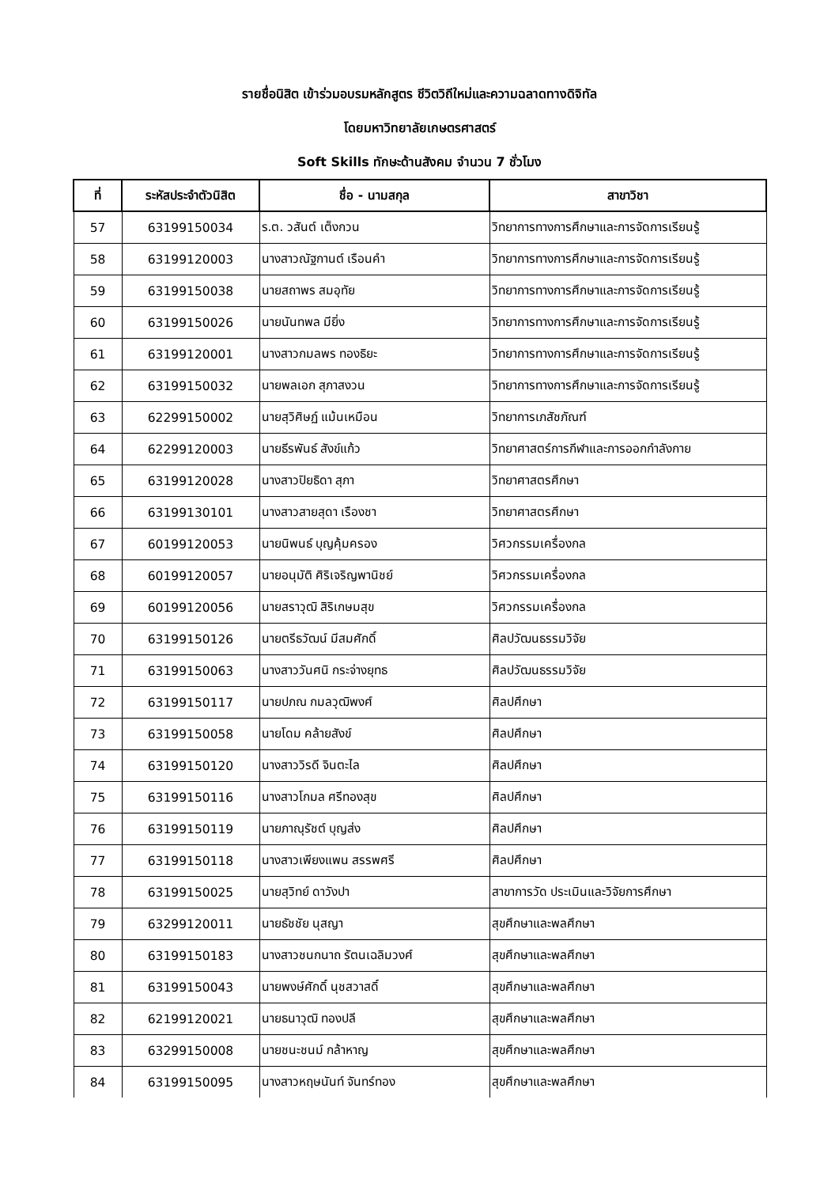รายชื่อนิสิต เข้าร่วมอบรมหลักสูตร ชีวิตวิถีใหม่และความฉลาดทางดิจิทัล
โดยมหาวิทยาลัยเกษตรศาสตร์
Soft Skills ทักษะด้านสังคม จำนวน 7 ชั่วโมง
| ที่ | ระหัสประจำตัวนิสิต | ชื่อ - นามสกุล | สาขาวิชา |
| --- | --- | --- | --- |
| 57 | 63199150034 | ร.ต. วสันต์ เต็งกวน | วิทยาการทางการศึกษาและการจัดการเรียนรู้ |
| 58 | 63199120003 | นางสาวณัฐกานต์ เรือนคำ | วิทยาการทางการศึกษาและการจัดการเรียนรู้ |
| 59 | 63199150038 | นายสถาพร สมอุทัย | วิทยาการทางการศึกษาและการจัดการเรียนรู้ |
| 60 | 63199150026 | นายนันทพล มียิ่ง | วิทยาการทางการศึกษาและการจัดการเรียนรู้ |
| 61 | 63199120001 | นางสาวกมลพร ทองธิยะ | วิทยาการทางการศึกษาและการจัดการเรียนรู้ |
| 62 | 63199150032 | นายพลเอก สุภาสงวน | วิทยาการทางการศึกษาและการจัดการเรียนรู้ |
| 63 | 62299150002 | นายสุวิศิษฏ์ แม้นเหมือน | วิทยาการเภสัชภัณฑ์ |
| 64 | 62299120003 | นายธีรพันธ์ สังข์แก้ว | วิทยาศาสตร์การกีฬาและการออกกำลังกาย |
| 65 | 63199120028 | นางสาวปิยธิดา สุภา | วิทยาศาสตรศึกษา |
| 66 | 63199130101 | นางสาวสายสุดา เรืองชา | วิทยาศาสตรศึกษา |
| 67 | 60199120053 | นายนิพนธ์ บุญคุ้มครอง | วิศวกรรมเครื่องกล |
| 68 | 60199120057 | นายอนุมัติ ศิริเจริญพานิชย์ | วิศวกรรมเครื่องกล |
| 69 | 60199120056 | นายสราวุฒิ สิริเกษมสุข | วิศวกรรมเครื่องกล |
| 70 | 63199150126 | นายตรีธวัฒน์ มีสมศักดิ์ | ศิลปวัฒนธรรมวิจัย |
| 71 | 63199150063 | นางสาววันศนิ กระจ่างยุทธ | ศิลปวัฒนธรรมวิจัย |
| 72 | 63199150117 | นายปภณ กมลวุฒิพงศ์ | ศิลปศึกษา |
| 73 | 63199150058 | นายโดม คล้ายสังข์ | ศิลปศึกษา |
| 74 | 63199150120 | นางสาววิรดี จินตะไล | ศิลปศึกษา |
| 75 | 63199150116 | นางสาวโกมล ศรีทองสุข | ศิลปศึกษา |
| 76 | 63199150119 | นายภาณุรัชต์ บุญส่ง | ศิลปศึกษา |
| 77 | 63199150118 | นางสาวเพียงแพน สรรพศรี | ศิลปศึกษา |
| 78 | 63199150025 | นายสุวิทย์ ดาวังปา | สาขาการวัด ประเมินและวิจัยการศึกษา |
| 79 | 63299120011 | นายธัชชัย นุสญา | สุขศึกษาและพลศึกษา |
| 80 | 63199150183 | นางสาวชนกนาถ รัตนเฉลิมวงศ์ | สุขศึกษาและพลศึกษา |
| 81 | 63199150043 | นายพงษ์ศักดิ์ นุชสวาสดิ์ | สุขศึกษาและพลศึกษา |
| 82 | 62199120021 | นายธนาวุฒิ ทองปลี | สุขศึกษาและพลศึกษา |
| 83 | 63299150008 | นายชนะชนม์ กล้าหาญ | สุขศึกษาและพลศึกษา |
| 84 | 63199150095 | นางสาวหฤษนันท์ จันทร์ทอง | สุขศึกษาและพลศึกษา |